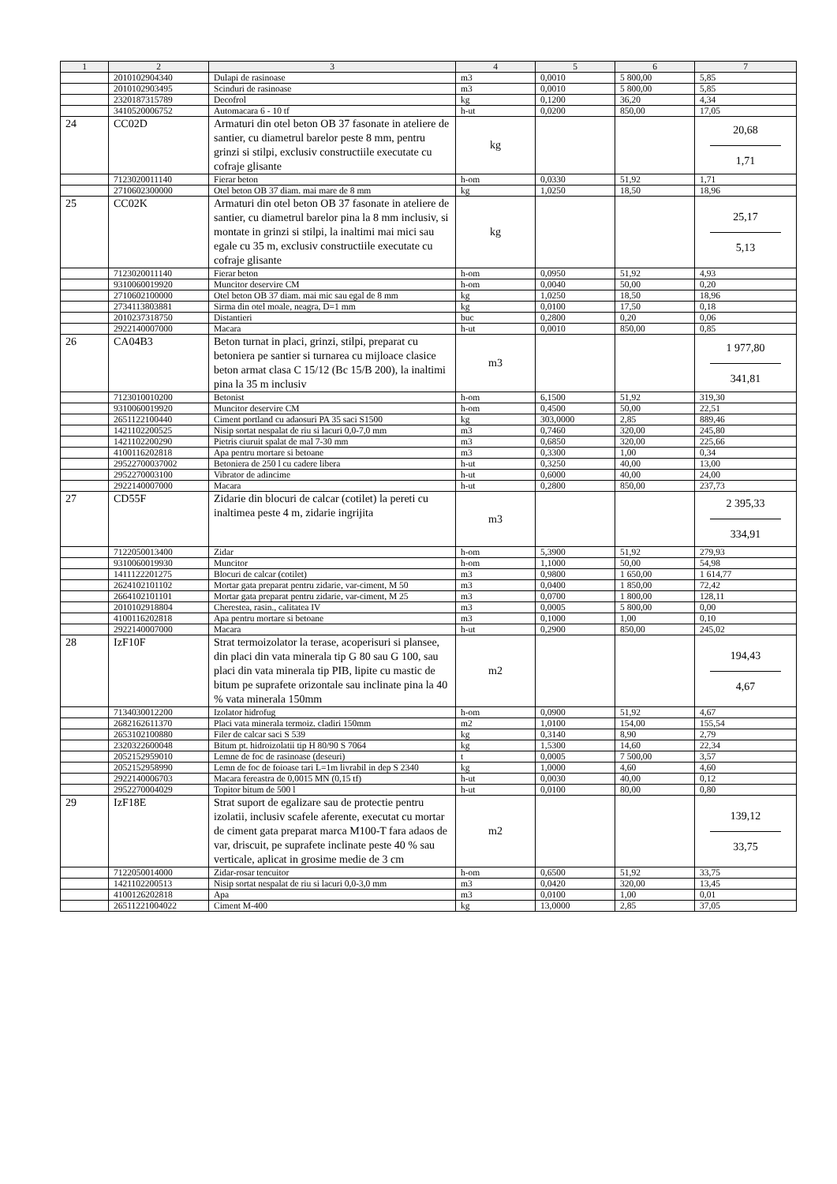| 1 | 2 | 3 | 4 | 5 | 6 | 7 |
| --- | --- | --- | --- | --- | --- | --- |
| | 2010102904340 | Dulapi de rasinoase | m3 | 0,0010 | 5 800,00 | 5,85 |
| | 2010102903495 | Scinduri de rasinoase | m3 | 0,0010 | 5 800,00 | 5,85 |
| | 2320187315789 | Decofrol | kg | 0,1200 | 36,20 | 4,34 |
| | 3410520006752 | Automacara 6 - 10 tf | h-ut | 0,0200 | 850,00 | 17,05 |
| 24 | CC02D | Armaturi din otel beton OB 37 fasonate in ateliere de santier, cu diametrul barelor peste 8 mm, pentru grinzi si stilpi, exclusiv constructiile executate cu cofraje glisante | kg | | | 20,68 1,71 |
| | 7123020011140 | Fierar beton | h-om | 0,0330 | 51,92 | 1,71 |
| | 2710602300000 | Otel beton OB 37 diam. mai mare de 8 mm | kg | 1,0250 | 18,50 | 18,96 |
| 25 | CC02K | Armaturi din otel beton OB 37 fasonate in ateliere de santier, cu diametrul barelor pina la 8 mm inclusiv, si montate in grinzi si stilpi, la inaltimi mai mici sau egale cu 35 m, exclusiv constructiile executate cu cofraje glisante | kg | | | 25,17 5,13 |
| | 7123020011140 | Fierar beton | h-om | 0,0950 | 51,92 | 4,93 |
| | 9310060019920 | Muncitor deservire CM | h-om | 0,0040 | 50,00 | 0,20 |
| | 2710602100000 | Otel beton OB 37 diam. mai mic sau egal de 8 mm | kg | 1,0250 | 18,50 | 18,96 |
| | 2734113803881 | Sirma din otel moale, neagra, D=1 mm | kg | 0,0100 | 17,50 | 0,18 |
| | 2010237318750 | Distantieri | buc | 0,2800 | 0,20 | 0,06 |
| | 2922140007000 | Macara | h-ut | 0,0010 | 850,00 | 0,85 |
| 26 | CA04B3 | Beton turnat in placi, grinzi, stilpi, preparat cu betoniera pe santier si turnarea cu mijloace clasice beton armat clasa C 15/12 (Bc 15/B 200), la inaltimi pina la 35 m inclusiv | m3 | | | 1 977,80 341,81 |
| | 7123010010200 | Betonist | h-om | 6,1500 | 51,92 | 319,30 |
| | 9310060019920 | Muncitor deservire CM | h-om | 0,4500 | 50,00 | 22,51 |
| | 2651122100440 | Ciment portland cu adaosuri PA 35 saci S1500 | kg | 303,0000 | 2,85 | 889,46 |
| | 1421102200525 | Nisip sortat nespalat de riu si lacuri 0,0-7,0 mm | m3 | 0,7460 | 320,00 | 245,80 |
| | 1421102200290 | Pietris ciuruit spalat de mal 7-30 mm | m3 | 0,6850 | 320,00 | 225,66 |
| | 4100116202818 | Apa pentru mortare si betoane | m3 | 0,3300 | 1,00 | 0,34 |
| | 29522700037002 | Betoniera de 250 l cu cadere libera | h-ut | 0,3250 | 40,00 | 13,00 |
| | 2952270003100 | Vibrator de adincime | h-ut | 0,6000 | 40,00 | 24,00 |
| | 2922140007000 | Macara | h-ut | 0,2800 | 850,00 | 237,73 |
| 27 | CD55F | Zidarie din blocuri de calcar (cotilet) la pereti cu inaltimea peste 4 m, zidarie ingrijita | m3 | | | 2 395,33 334,91 |
| | 7122050013400 | Zidar | h-om | 5,3900 | 51,92 | 279,93 |
| | 9310060019930 | Muncitor | h-om | 1,1000 | 50,00 | 54,98 |
| | 1411122201275 | Blocuri de calcar (cotilet) | m3 | 0,9800 | 1 650,00 | 1 614,77 |
| | 2624102101102 | Mortar gata preparat pentru zidarie, var-ciment, M 50 | m3 | 0,0400 | 1 850,00 | 72,42 |
| | 2664102101101 | Mortar gata preparat pentru zidarie, var-ciment, M 25 | m3 | 0,0700 | 1 800,00 | 128,11 |
| | 2010102918804 | Cherestea, rasin., calitatea IV | m3 | 0,0005 | 5 800,00 | 0,00 |
| | 4100116202818 | Apa pentru mortare si betoane | m3 | 0,1000 | 1,00 | 0,10 |
| | 2922140007000 | Macara | h-ut | 0,2900 | 850,00 | 245,02 |
| 28 | IzF10F | Strat termoizolator la terase, acoperisuri si plansee, din placi din vata minerala tip G 80 sau G 100, sau placi din vata minerala tip PIB, lipite cu mastic de bitum pe suprafete orizontale sau inclinate pina la 40 % vata minerala 150mm | m2 | | | 194,43 4,67 |
| | 7134030012200 | Izolator hidrofug | h-om | 0,0900 | 51,92 | 4,67 |
| | 2682162611370 | Placi vata minerala termoiz. cladiri 150mm | m2 | 1,0100 | 154,00 | 155,54 |
| | 2653102100880 | Filer de calcar saci S 539 | kg | 0,3140 | 8,90 | 2,79 |
| | 2320322600048 | Bitum pt. hidroizolatii tip H 80/90 S 7064 | kg | 1,5300 | 14,60 | 22,34 |
| | 2052152959010 | Lemne de foc de rasinoase (deseuri) | t | 0,0005 | 7 500,00 | 3,57 |
| | 2052152958990 | Lemn de foc de foioase tari L=1m livrabil in dep S 2340 | kg | 1,0000 | 4,60 | 4,60 |
| | 2922140006703 | Macara fereastra de 0,0015 MN (0,15 tf) | h-ut | 0,0030 | 40,00 | 0,12 |
| | 2952270004029 | Topitor bitum de 500 l | h-ut | 0,0100 | 80,00 | 0,80 |
| 29 | IzF18E | Strat suport de egalizare sau de protectie pentru izolatii, inclusiv scafele aferente, executat cu mortar de ciment gata preparat marca M100-T fara adaos de var, driscuit, pe suprafete inclinate peste 40 % sau verticale, aplicat in grosime medie de 3 cm | m2 | | | 139,12 33,75 |
| | 7122050014000 | Zidar-rosar tencuitor | h-om | 0,6500 | 51,92 | 33,75 |
| | 1421102200513 | Nisip sortat nespalat de riu si lacuri 0,0-3,0 mm | m3 | 0,0420 | 320,00 | 13,45 |
| | 4100126202818 | Apa | m3 | 0,0100 | 1,00 | 0,01 |
| | 26511221004022 | Ciment M-400 | kg | 13,0000 | 2,85 | 37,05 |